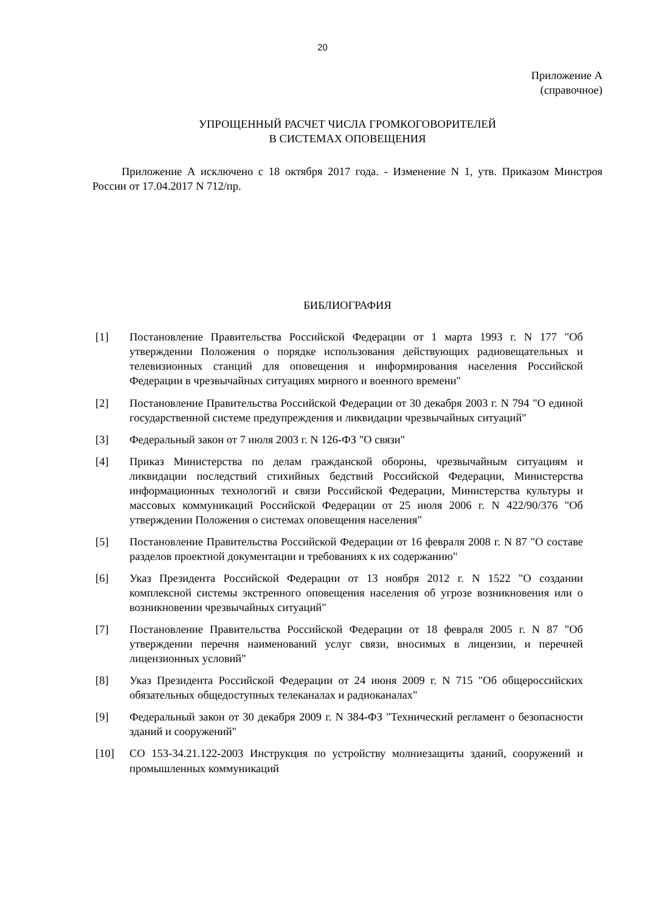20
Приложение А
(справочное)
УПРОЩЕННЫЙ РАСЧЕТ ЧИСЛА ГРОМКОГОВОРИТЕЛЕЙ
В СИСТЕМАХ ОПОВЕЩЕНИЯ
Приложение А исключено с 18 октября 2017 года. - Изменение N 1, утв. Приказом Минстроя России от 17.04.2017 N 712/пр.
БИБЛИОГРАФИЯ
[1] Постановление Правительства Российской Федерации от 1 марта 1993 г. N 177 "Об утверждении Положения о порядке использования действующих радиовещательных и телевизионных станций для оповещения и информирования населения Российской Федерации в чрезвычайных ситуациях мирного и военного времени"
[2] Постановление Правительства Российской Федерации от 30 декабря 2003 г. N 794 "О единой государственной системе предупреждения и ликвидации чрезвычайных ситуаций"
[3] Федеральный закон от 7 июля 2003 г. N 126-ФЗ "О связи"
[4] Приказ Министерства по делам гражданской обороны, чрезвычайным ситуациям и ликвидации последствий стихийных бедствий Российской Федерации, Министерства информационных технологий и связи Российской Федерации, Министерства культуры и массовых коммуникаций Российской Федерации от 25 июля 2006 г. N 422/90/376 "Об утверждении Положения о системах оповещения населения"
[5] Постановление Правительства Российской Федерации от 16 февраля 2008 г. N 87 "О составе разделов проектной документации и требованиях к их содержанию"
[6] Указ Президента Российской Федерации от 13 ноября 2012 г. N 1522 "О создании комплексной системы экстренного оповещения населения об угрозе возникновения или о возникновении чрезвычайных ситуаций"
[7] Постановление Правительства Российской Федерации от 18 февраля 2005 г. N 87 "Об утверждении перечня наименований услуг связи, вносимых в лицензии, и перечней лицензионных условий"
[8] Указ Президента Российской Федерации от 24 июня 2009 г. N 715 "Об общероссийских обязательных общедоступных телеканалах и радиоканалах"
[9] Федеральный закон от 30 декабря 2009 г. N 384-ФЗ "Технический регламент о безопасности зданий и сооружений"
[10] СО 153-34.21.122-2003 Инструкция по устройству молниезащиты зданий, сооружений и промышленных коммуникаций